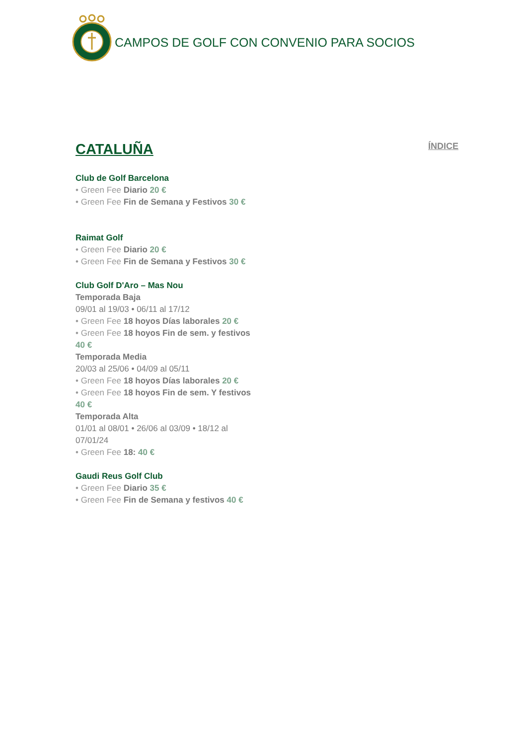CAMPOS DE GOLF CON CONVENIO PARA SOCIOS
CATALUÑA
ÍNDICE
Club de Golf Barcelona
• Green Fee Diario 20 €
• Green Fee Fin de Semana y Festivos 30 €
Raimat Golf
• Green Fee Diario 20 €
• Green Fee Fin de Semana y Festivos 30 €
Club Golf D'Aro – Mas Nou
Temporada Baja
09/01 al 19/03 • 06/11 al 17/12
• Green Fee 18 hoyos Días laborales 20 €
• Green Fee 18 hoyos Fin de sem. y festivos 40 €
Temporada Media
20/03 al 25/06 • 04/09 al 05/11
• Green Fee 18 hoyos Días laborales 20 €
• Green Fee 18 hoyos Fin de sem. Y festivos 40 €
Temporada Alta
01/01 al 08/01 • 26/06 al 03/09 • 18/12 al 07/01/24
• Green Fee 18: 40 €
Gaudi Reus Golf Club
• Green Fee Diario 35 €
• Green Fee Fin de Semana y festivos 40 €